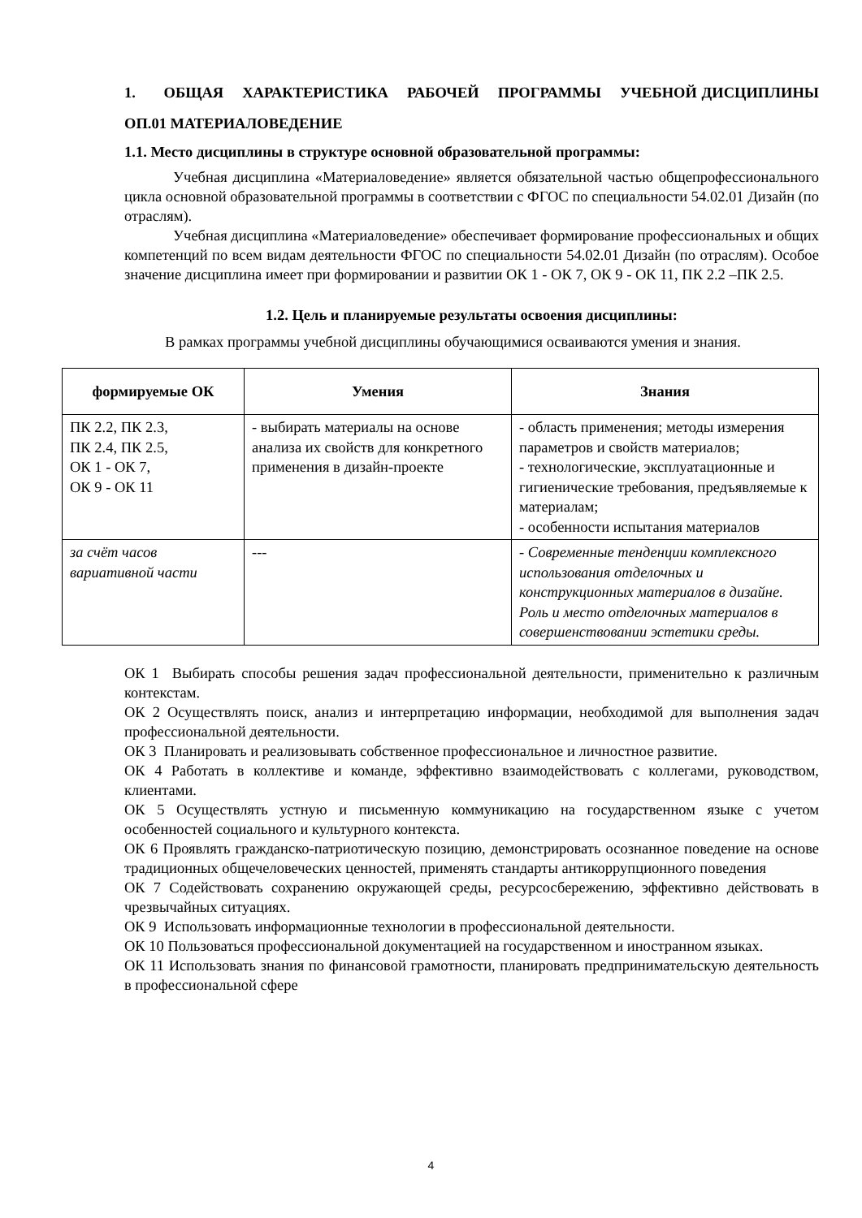1. ОБЩАЯ ХАРАКТЕРИСТИКА РАБОЧЕЙ ПРОГРАММЫ УЧЕБНОЙ ДИСЦИПЛИНЫ ОП.01 МАТЕРИАЛОВЕДЕНИЕ
1.1. Место дисциплины в структуре основной образовательной программы:
Учебная дисциплина «Материаловедение» является обязательной частью общепрофессионального цикла основной образовательной программы в соответствии с ФГОС по специальности 54.02.01 Дизайн (по отраслям).
Учебная дисциплина «Материаловедение» обеспечивает формирование профессиональных и общих компетенций по всем видам деятельности ФГОС по специальности 54.02.01 Дизайн (по отраслям). Особое значение дисциплина имеет при формировании и развитии ОК 1 - ОК 7, ОК 9 - ОК 11, ПК 2.2 –ПК 2.5.
1.2. Цель и планируемые результаты освоения дисциплины:
В рамках программы учебной дисциплины обучающимися осваиваются умения и знания.
| формируемые ОК | Умения | Знания |
| --- | --- | --- |
| ПК 2.2, ПК 2.3, ПК 2.4, ПК 2.5, ОК 1 - ОК 7, ОК 9 - ОК 11 | - выбирать материалы на основе анализа их свойств для конкретного применения в дизайн-проекте | - область применения; методы измерения параметров и свойств материалов; - технологические, эксплуатационные и гигиенические требования, предъявляемые к материалам; - особенности испытания материалов |
| за счёт часов вариативной части | --- | - Современные тенденции комплексного использования отделочных и конструкционных материалов в дизайне. Роль и место отделочных материалов в совершенствовании эстетики среды. |
ОК 1 Выбирать способы решения задач профессиональной деятельности, применительно к различным контекстам.
ОК 2 Осуществлять поиск, анализ и интерпретацию информации, необходимой для выполнения задач профессиональной деятельности.
ОК 3 Планировать и реализовывать собственное профессиональное и личностное развитие.
ОК 4 Работать в коллективе и команде, эффективно взаимодействовать с коллегами, руководством, клиентами.
ОК 5 Осуществлять устную и письменную коммуникацию на государственном языке с учетом особенностей социального и культурного контекста.
ОК 6 Проявлять гражданско-патриотическую позицию, демонстрировать осознанное поведение на основе традиционных общечеловеческих ценностей, применять стандарты антикоррупционного поведения
ОК 7 Содействовать сохранению окружающей среды, ресурсосбережению, эффективно действовать в чрезвычайных ситуациях.
ОК 9 Использовать информационные технологии в профессиональной деятельности.
ОК 10 Пользоваться профессиональной документацией на государственном и иностранном языках.
ОК 11 Использовать знания по финансовой грамотности, планировать предпринимательскую деятельность в профессиональной сфере
4